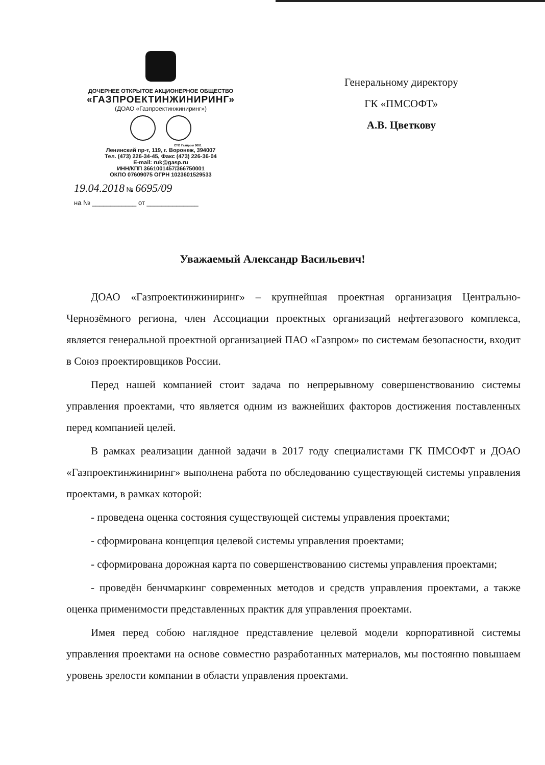ДОЧЕРНЕЕ ОТКРЫТОЕ АКЦИОНЕРНОЕ ОБЩЕСТВО
«ГАЗПРОЕКТИНЖИНИРИНГ»
(ДОАО «Газпроектинжиниринг»)
СТО Газпром 9001
Ленинский пр-т, 119, г. Воронеж, 394007
Тел. (473) 226-34-45, Факс (473) 226-36-04
E-mail: ruk@gasp.ru
ИНН/КПП 3661001457/366750001
ОКПО 07609075 ОГРН 1023601529533
19.04.2018 № 6695/09
на № ____________ от ______________
Генеральному директору
ГК «ПМСОФТ»
А.В. Цветкову
Уважаемый Александр Васильевич!
ДОАО «Газпроектинжиниринг» – крупнейшая проектная организация Центрально-Чернозёмного региона, член Ассоциации проектных организаций нефтегазового комплекса, является генеральной проектной организацией ПАО «Газпром» по системам безопасности, входит в Союз проектировщиков России.
Перед нашей компанией стоит задача по непрерывному совершенствованию системы управления проектами, что является одним из важнейших факторов достижения поставленных перед компанией целей.
В рамках реализации данной задачи в 2017 году специалистами ГК ПМСОФТ и ДОАО «Газпроектинжиниринг» выполнена работа по обследованию существующей системы управления проектами, в рамках которой:
- проведена оценка состояния существующей системы управления проектами;
- сформирована концепция целевой системы управления проектами;
- сформирована дорожная карта по совершенствованию системы управления проектами;
- проведён бенчмаркинг современных методов и средств управления проектами, а также оценка применимости представленных практик для управления проектами.
Имея перед собою наглядное представление целевой модели корпоративной системы управления проектами на основе совместно разработанных материалов, мы постоянно повышаем уровень зрелости компании в области управления проектами.